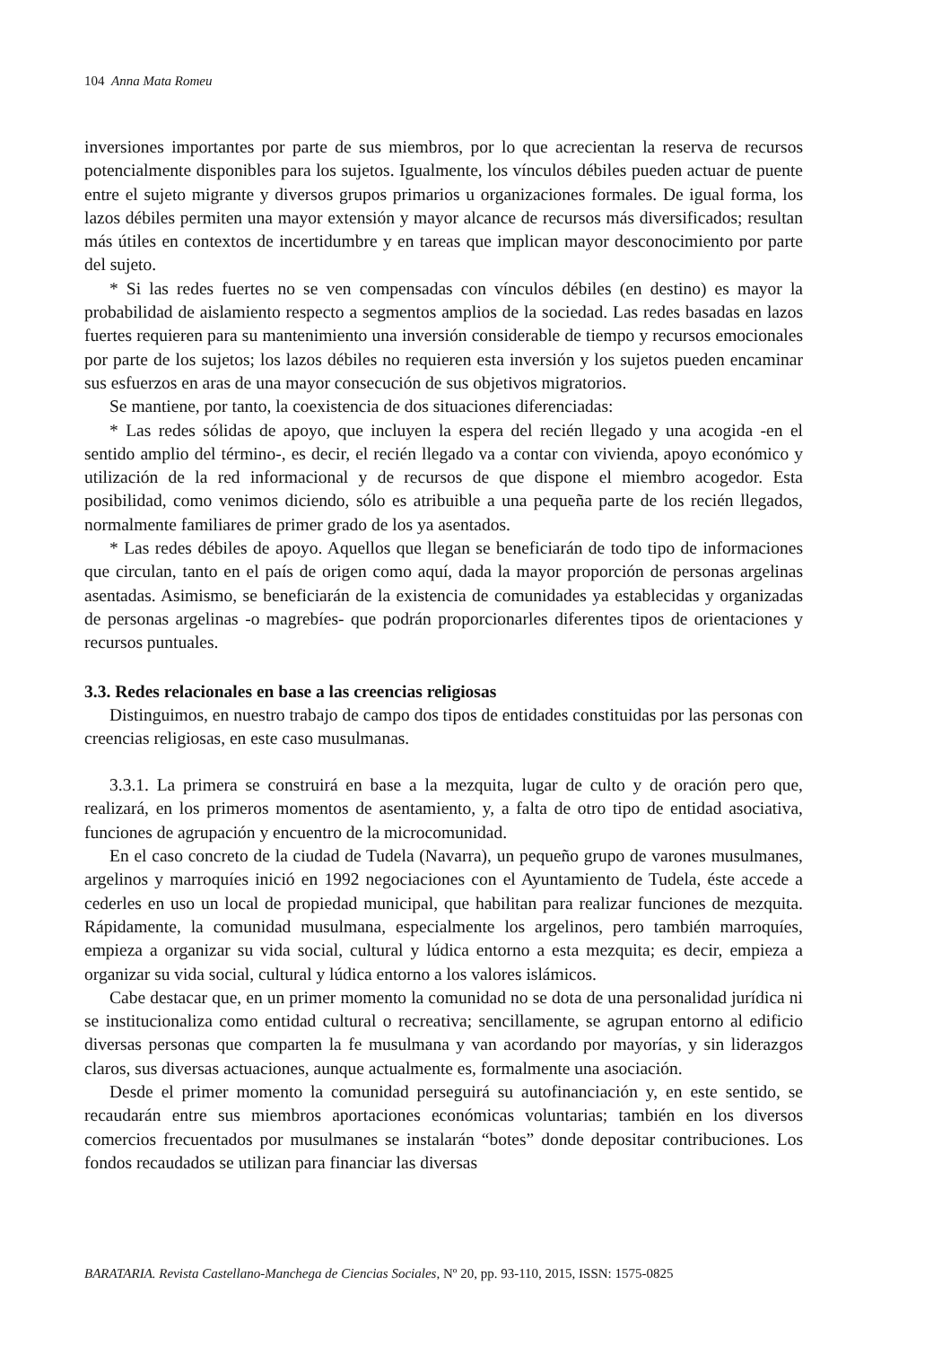104 Anna Mata Romeu
inversiones importantes por parte de sus miembros, por lo que acrecientan la reserva de recursos potencialmente disponibles para los sujetos. Igualmente, los vínculos débiles pueden actuar de puente entre el sujeto migrante y diversos grupos primarios u organizaciones formales. De igual forma, los lazos débiles permiten una mayor extensión y mayor alcance de recursos más diversificados; resultan más útiles en contextos de incertidumbre y en tareas que implican mayor desconocimiento por parte del sujeto.
* Si las redes fuertes no se ven compensadas con vínculos débiles (en destino) es mayor la probabilidad de aislamiento respecto a segmentos amplios de la sociedad. Las redes basadas en lazos fuertes requieren para su mantenimiento una inversión considerable de tiempo y recursos emocionales por parte de los sujetos; los lazos débiles no requieren esta inversión y los sujetos pueden encaminar sus esfuerzos en aras de una mayor consecución de sus objetivos migratorios.
Se mantiene, por tanto, la coexistencia de dos situaciones diferenciadas:
* Las redes sólidas de apoyo, que incluyen la espera del recién llegado y una acogida -en el sentido amplio del término-, es decir, el recién llegado va a contar con vivienda, apoyo económico y utilización de la red informacional y de recursos de que dispone el miembro acogedor. Esta posibilidad, como venimos diciendo, sólo es atribuible a una pequeña parte de los recién llegados, normalmente familiares de primer grado de los ya asentados.
* Las redes débiles de apoyo. Aquellos que llegan se beneficiarán de todo tipo de informaciones que circulan, tanto en el país de origen como aquí, dada la mayor proporción de personas argelinas asentadas. Asimismo, se beneficiarán de la existencia de comunidades ya establecidas y organizadas de personas argelinas -o magrebíes- que podrán proporcionarles diferentes tipos de orientaciones y recursos puntuales.
3.3. Redes relacionales en base a las creencias religiosas
Distinguimos, en nuestro trabajo de campo dos tipos de entidades constituidas por las personas con creencias religiosas, en este caso musulmanas.
3.3.1. La primera se construirá en base a la mezquita, lugar de culto y de oración pero que, realizará, en los primeros momentos de asentamiento, y, a falta de otro tipo de entidad asociativa, funciones de agrupación y encuentro de la microcomunidad.
En el caso concreto de la ciudad de Tudela (Navarra), un pequeño grupo de varones musulmanes, argelinos y marroquíes inició en 1992 negociaciones con el Ayuntamiento de Tudela, éste accede a cederles en uso un local de propiedad municipal, que habilitan para realizar funciones de mezquita. Rápidamente, la comunidad musulmana, especialmente los argelinos, pero también marroquíes, empieza a organizar su vida social, cultural y lúdica entorno a esta mezquita; es decir, empieza a organizar su vida social, cultural y lúdica entorno a los valores islámicos.
Cabe destacar que, en un primer momento la comunidad no se dota de una personalidad jurídica ni se institucionaliza como entidad cultural o recreativa; sencillamente, se agrupan entorno al edificio diversas personas que comparten la fe musulmana y van acordando por mayorías, y sin liderazgos claros, sus diversas actuaciones, aunque actualmente es, formalmente una asociación.
Desde el primer momento la comunidad perseguirá su autofinanciación y, en este sentido, se recaudarán entre sus miembros aportaciones económicas voluntarias; también en los diversos comercios frecuentados por musulmanes se instalarán “botes” donde depositar contribuciones. Los fondos recaudados se utilizan para financiar las diversas
BARATARIA. Revista Castellano-Manchega de Ciencias Sociales, Nº 20, pp. 93-110, 2015, ISSN: 1575-0825